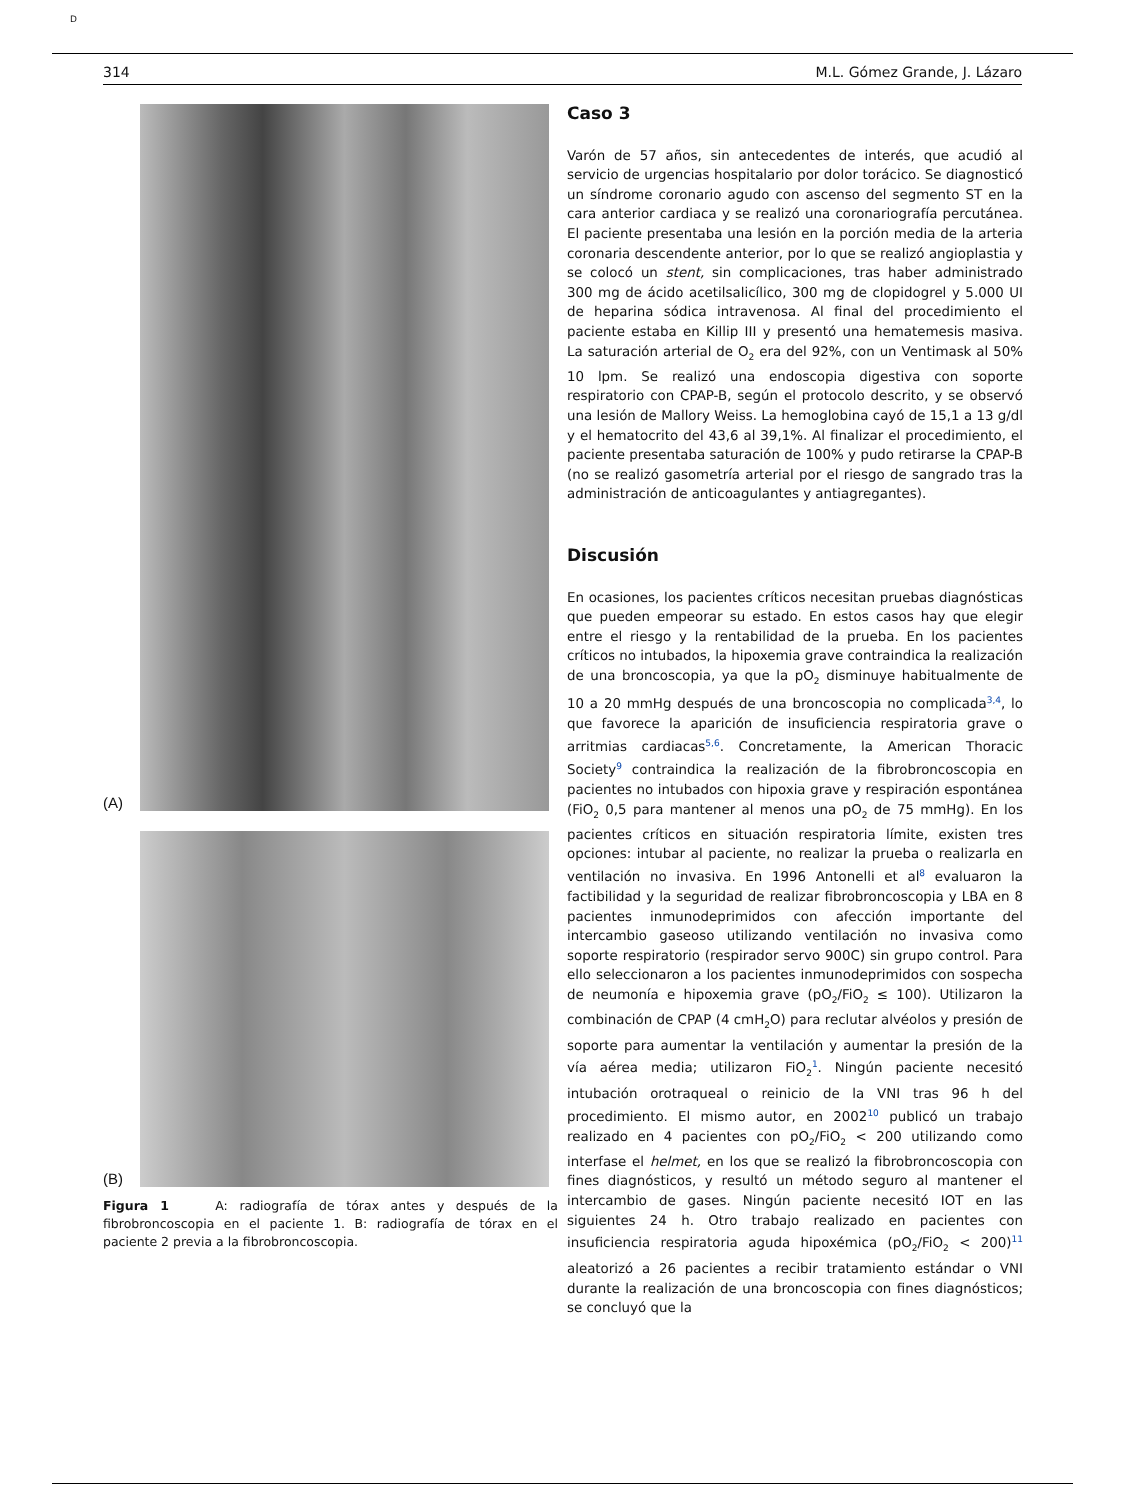D
314 M.L. Gómez Grande, J. Lázaro
(A)
(B)
Figura 1 A: radiografía de tórax antes y después de la fibrobroncoscopia en el paciente 1. B: radiografía de tórax en el paciente 2 previa a la fibrobroncoscopia.
Caso 3
Varón de 57 años, sin antecedentes de interés, que acudió al servicio de urgencias hospitalario por dolor torácico. Se diagnosticó un síndrome coronario agudo con ascenso del segmento ST en la cara anterior cardiaca y se realizó una coronariografía percutánea. El paciente presentaba una lesión en la porción media de la arteria coronaria descendente anterior, por lo que se realizó angioplastia y se colocó un stent, sin complicaciones, tras haber administrado 300 mg de ácido acetilsalicílico, 300 mg de clopidogrel y 5.000 UI de heparina sódica intravenosa. Al final del procedimiento el paciente estaba en Killip III y presentó una hematemesis masiva. La saturación arterial de O<sub>2</sub> era del 92%, con un Ventimask al 50% 10 lpm. Se realizó una endoscopia digestiva con soporte respiratorio con CPAP-B, según el protocolo descrito, y se observó una lesión de Mallory Weiss. La hemoglobina cayó de 15,1 a 13 g/dl y el hematocrito del 43,6 al 39,1%. Al finalizar el procedimiento, el paciente presentaba saturación de 100% y pudo retirarse la CPAP-B (no se realizó gasometría arterial por el riesgo de sangrado tras la administración de anticoagulantes y antiagregantes).
Discusión
En ocasiones, los pacientes críticos necesitan pruebas diagnósticas que pueden empeorar su estado. En estos casos hay que elegir entre el riesgo y la rentabilidad de la prueba. En los pacientes críticos no intubados, la hipoxemia grave contraindica la realización de una broncoscopia, ya que la pO<sub>2</sub> disminuye habitualmente de 10 a 20 mmHg después de una broncoscopia no complicada<sup>3,4</sup>, lo que favorece la aparición de insuficiencia respiratoria grave o arritmias cardiacas<sup>5,6</sup>. Concretamente, la American Thoracic Society<sup>9</sup> contraindica la realización de la fibrobroncoscopia en pacientes no intubados con hipoxia grave y respiración espontánea (FiO<sub>2</sub> 0,5 para mantener al menos una pO<sub>2</sub> de 75 mmHg). En los pacientes críticos en situación respiratoria límite, existen tres opciones: intubar al paciente, no realizar la prueba o realizarla en ventilación no invasiva. En 1996 Antonelli et al<sup>8</sup> evaluaron la factibilidad y la seguridad de realizar fibrobroncoscopia y LBA en 8 pacientes inmunodeprimidos con afección importante del intercambio gaseoso utilizando ventilación no invasiva como soporte respiratorio (respirador servo 900C) sin grupo control. Para ello seleccionaron a los pacientes inmunodeprimidos con sospecha de neumonía e hipoxemia grave (pO<sub>2</sub>/FiO<sub>2</sub> ≤ 100). Utilizaron la combinación de CPAP (4 cmH<sub>2</sub>O) para reclutar alvéolos y presión de soporte para aumentar la ventilación y aumentar la presión de la vía aérea media; utilizaron FiO<sub>2</sub><sup>1</sup>. Ningún paciente necesitó intubación orotraqueal o reinicio de la VNI tras 96 h del procedimiento. El mismo autor, en 2002<sup>10</sup> publicó un trabajo realizado en 4 pacientes con pO<sub>2</sub>/FiO<sub>2</sub> < 200 utilizando como interfase el helmet, en los que se realizó la fibrobroncoscopia con fines diagnósticos, y resultó un método seguro al mantener el intercambio de gases. Ningún paciente necesitó IOT en las siguientes 24 h. Otro trabajo realizado en pacientes con insuficiencia respiratoria aguda hipoxémica (pO<sub>2</sub>/FiO<sub>2</sub> < 200)<sup>11</sup> aleatorizó a 26 pacientes a recibir tratamiento estándar o VNI durante la realización de una broncoscopia con fines diagnósticos; se concluyó que la